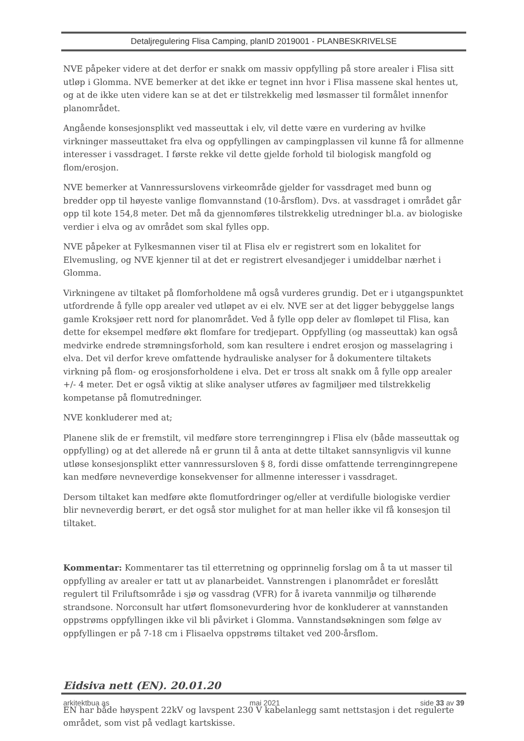Detaljregulering Flisa Camping, planID 2019001 - PLANBESKRIVELSE
NVE påpeker videre at det derfor er snakk om massiv oppfylling på store arealer i Flisa sitt utløp i Glomma. NVE bemerker at det ikke er tegnet inn hvor i Flisa massene skal hentes ut, og at de ikke uten videre kan se at det er tilstrekkelig med løsmasser til formålet innenfor planområdet.
Angående konsesjonsplikt ved masseuttak i elv, vil dette være en vurdering av hvilke virkninger masseuttaket fra elva og oppfyllingen av campingplassen vil kunne få for allmenne interesser i vassdraget. I første rekke vil dette gjelde forhold til biologisk mangfold og flom/erosjon.
NVE bemerker at Vannressurslovens virkeområde gjelder for vassdraget med bunn og bredder opp til høyeste vanlige flomvannstand (10-årsflom). Dvs. at vassdraget i området går opp til kote 154,8 meter. Det må da gjennomføres tilstrekkelig utredninger bl.a. av biologiske verdier i elva og av området som skal fylles opp.
NVE påpeker at Fylkesmannen viser til at Flisa elv er registrert som en lokalitet for Elvemusling, og NVE kjenner til at det er registrert elvesandjeger i umiddelbar nærhet i Glomma.
Virkningene av tiltaket på flomforholdene må også vurderes grundig. Det er i utgangspunktet utfordrende å fylle opp arealer ved utløpet av ei elv. NVE ser at det ligger bebyggelse langs gamle Kroksjøer rett nord for planområdet. Ved å fylle opp deler av flomløpet til Flisa, kan dette for eksempel medføre økt flomfare for tredjepart. Oppfylling (og masseuttak) kan også medvirke endrede strømningsforhold, som kan resultere i endret erosjon og masselagring i elva. Det vil derfor kreve omfattende hydrauliske analyser for å dokumentere tiltakets virkning på flom- og erosjonsforholdene i elva. Det er tross alt snakk om å fylle opp arealer +/- 4 meter. Det er også viktig at slike analyser utføres av fagmiljøer med tilstrekkelig kompetanse på flomutredninger.
NVE konkluderer med at;
Planene slik de er fremstilt, vil medføre store terrenginngrep i Flisa elv (både masseuttak og oppfylling) og at det allerede nå er grunn til å anta at dette tiltaket sannsynligvis vil kunne utløse konsesjonsplikt etter vannressursloven § 8, fordi disse omfattende terrenginngrepene kan medføre nevneverdige konsekvenser for allmenne interesser i vassdraget.
Dersom tiltaket kan medføre økte flomutfordringer og/eller at verdifulle biologiske verdier blir nevneverdig berørt, er det også stor mulighet for at man heller ikke vil få konsesjon til tiltaket.
Kommentar: Kommentarer tas til etterretning og opprinnelig forslag om å ta ut masser til oppfylling av arealer er tatt ut av planarbeidet. Vannstrengen i planområdet er foreslått regulert til Friluftsområde i sjø og vassdrag (VFR) for å ivareta vannmiljø og tilhørende strandsone. Norconsult har utført flomsonevurdering hvor de konkluderer at vannstanden oppstrøms oppfyllingen ikke vil bli påvirket i Glomma. Vannstandsøkningen som følge av oppfyllingen er på 7-18 cm i Flisaelva oppstrøms tiltaket ved 200-årsflom.
Eidsiva nett (EN). 20.01.20
EN har både høyspent 22kV og lavspent 230 V kabelanlegg samt nettstasjon i det regulerte området, som vist på vedlagt kartskisse.
arkitektbua as mai 2021 side 33 av 39